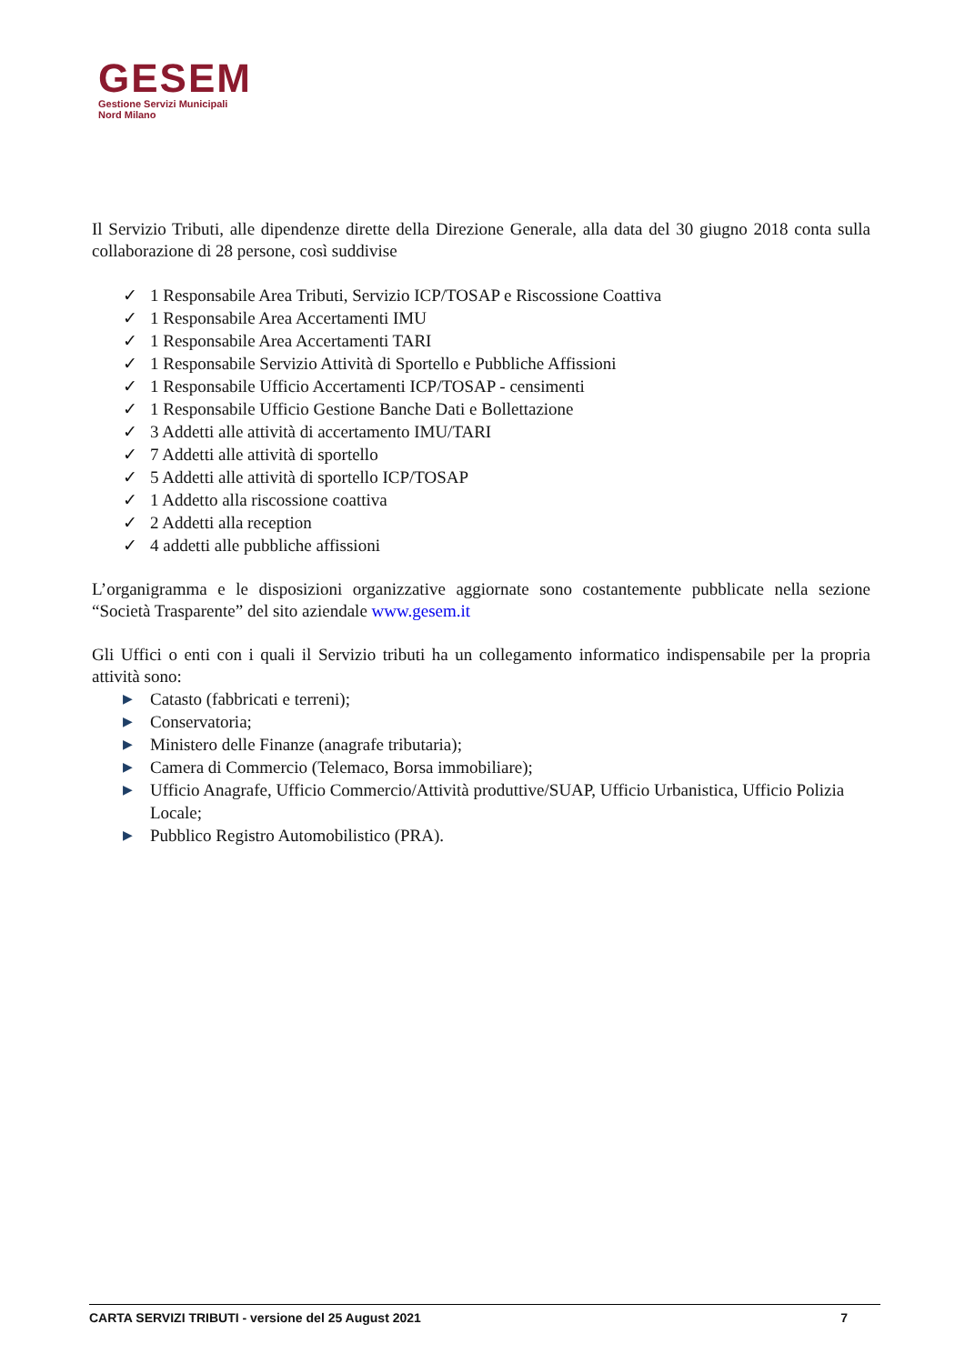GESEM
Gestione Servizi Municipali
Nord Milano
Il Servizio Tributi, alle dipendenze dirette della Direzione Generale, alla data del 30 giugno 2018 conta sulla collaborazione di 28 persone, così suddivise
✓ 1 Responsabile Area Tributi, Servizio ICP/TOSAP e Riscossione Coattiva
✓ 1 Responsabile Area Accertamenti IMU
✓ 1 Responsabile Area Accertamenti TARI
✓ 1 Responsabile Servizio Attività di Sportello e Pubbliche Affissioni
✓ 1 Responsabile Ufficio Accertamenti ICP/TOSAP - censimenti
✓ 1 Responsabile Ufficio Gestione Banche Dati e Bollettazione
✓ 3 Addetti alle attività di accertamento IMU/TARI
✓ 7 Addetti alle attività di sportello
✓ 5 Addetti alle attività di sportello ICP/TOSAP
✓ 1 Addetto alla riscossione coattiva
✓ 2 Addetti alla reception
✓ 4 addetti alle pubbliche affissioni
L’organigramma e le disposizioni organizzative aggiornate sono costantemente pubblicate nella sezione “Società Trasparente” del sito aziendale www.gesem.it
Gli Uffici o enti con i quali il Servizio tributi ha un collegamento informatico indispensabile per la propria attività sono:
▶ Catasto (fabbricati e terreni);
▶ Conservatoria;
▶ Ministero delle Finanze (anagrafe tributaria);
▶ Camera di Commercio (Telemaco, Borsa immobiliare);
▶ Ufficio Anagrafe, Ufficio Commercio/Attività produttive/SUAP, Ufficio Urbanistica, Ufficio Polizia Locale;
▶ Pubblico Registro Automobilistico (PRA).
CARTA SERVIZI TRIBUTI - versione del 25 August 2021 7